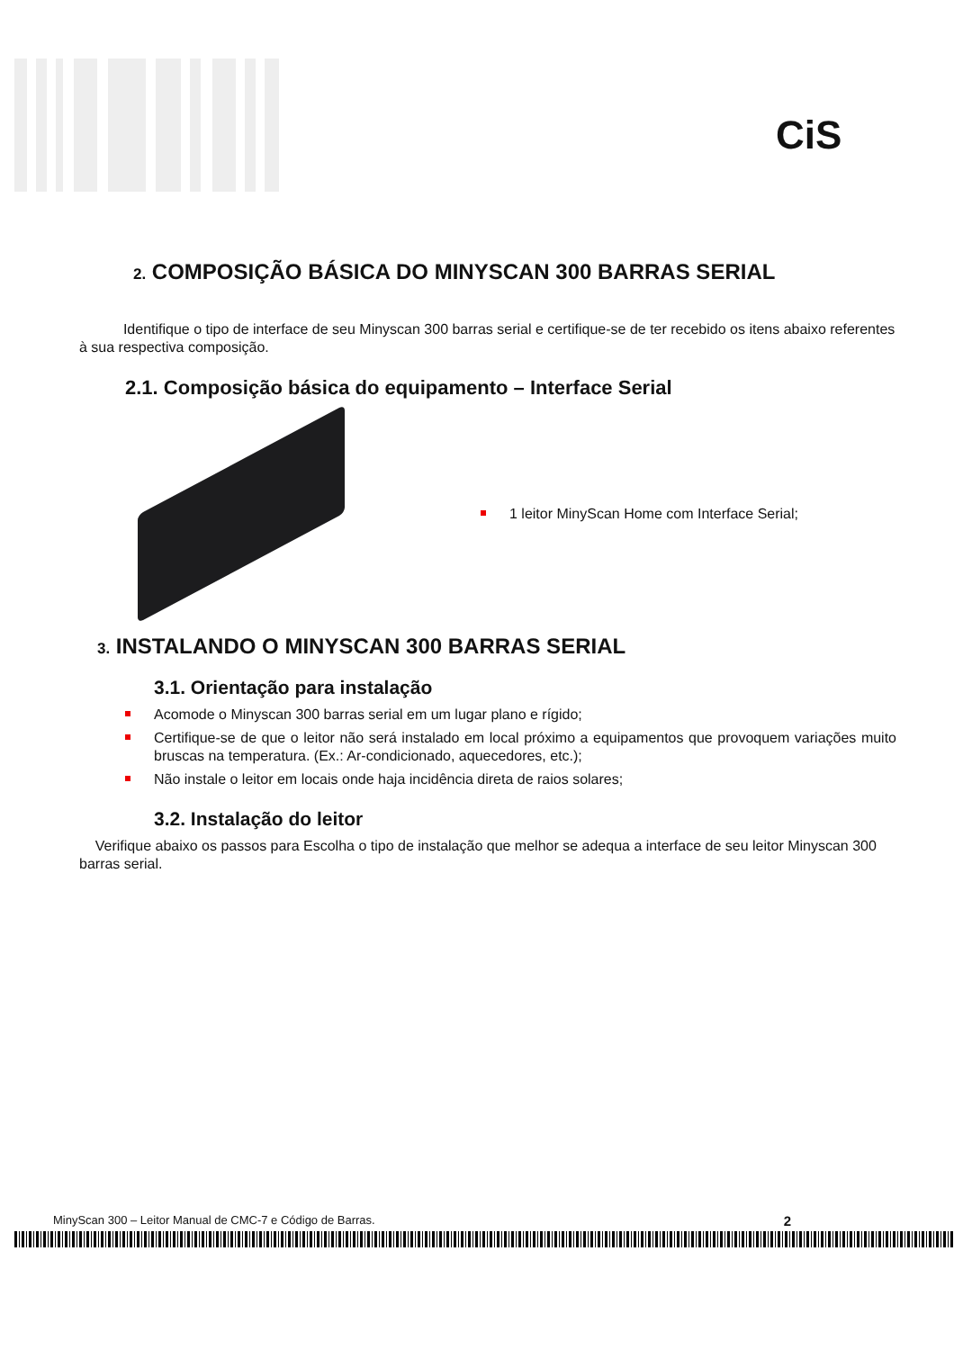CiS
2. COMPOSIÇÃO BÁSICA DO MINYSCAN 300 BARRAS SERIAL
Identifique o tipo de interface de seu Minyscan 300 barras serial e certifique-se de ter recebido os itens abaixo referentes à sua respectiva composição.
2.1. Composição básica do equipamento – Interface Serial
1 leitor MinyScan Home com Interface Serial;
3. INSTALANDO O MINYSCAN 300 BARRAS SERIAL
3.1. Orientação para instalação
Acomode o Minyscan 300 barras serial em um lugar plano e rígido;
Certifique-se de que o leitor não será instalado em local próximo a equipamentos que provoquem variações muito bruscas na temperatura. (Ex.: Ar-condicionado, aquecedores, etc.);
Não instale o leitor em locais onde haja incidência direta de raios solares;
3.2. Instalação do leitor
Verifique abaixo os passos para Escolha o tipo de instalação que melhor se adequa a interface de seu leitor Minyscan 300 barras serial.
MinyScan 300 – Leitor Manual de CMC-7 e Código de Barras. 2